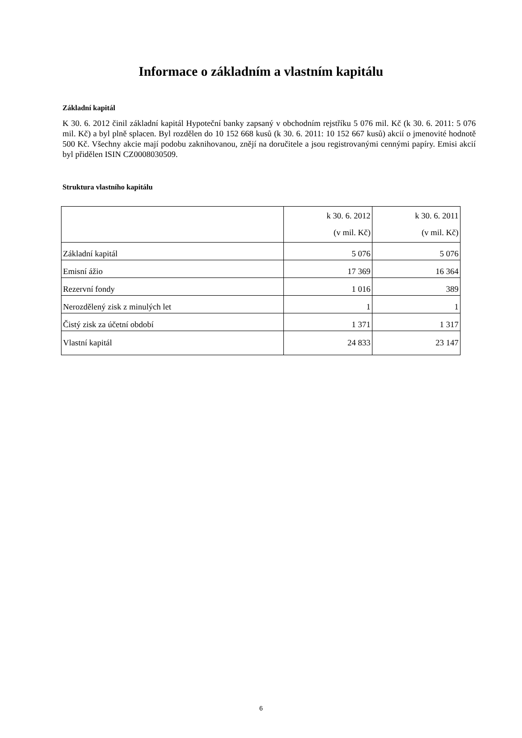Informace o základním a vlastním kapitálu
Základní kapitál
K 30. 6. 2012 činil základní kapitál Hypoteční banky zapsaný v obchodním rejstříku 5 076 mil. Kč (k 30. 6. 2011: 5 076 mil. Kč) a byl plně splacen. Byl rozdělen do 10 152 668 kusů (k 30. 6. 2011: 10 152 667 kusů) akcií o jmenovité hodnotě 500 Kč. Všechny akcie mají podobu zaknihovanou, znějí na doručitele a jsou registrovanými cennými papíry. Emisi akcií byl přidělen ISIN CZ0008030509.
Struktura vlastního kapitálu
| | k 30. 6. 2012 (v mil. Kč) | k 30. 6. 2011 (v mil. Kč) |
| Základní kapitál | 5 076 | 5 076 |
| Emisní ážio | 17 369 | 16 364 |
| Rezervní fondy | 1 016 | 389 |
| Nerozdělený zisk z minulých let | 1 | 1 |
| Čistý zisk za účetní období | 1 371 | 1 317 |
| Vlastní kapitál | 24 833 | 23 147 |
6